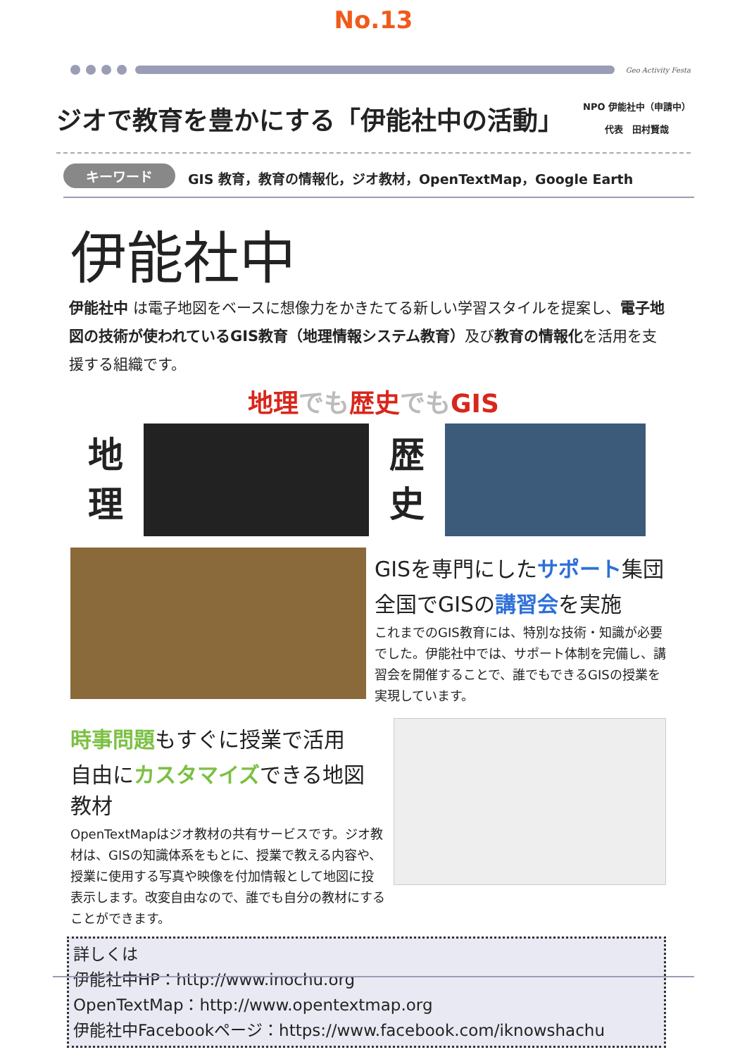No.13
Geo Activity Festa
ジオで教育を豊かにする「伊能社中の活動」
NPO 伊能社中（申請中）
代表　田村賢哉
キーワード GIS 教育，教育の情報化，ジオ教材，OpenTextMap，Google Earth
伊能社中
伊能社中 は電子地図をベースに想像力をかきたてる新しい学習スタイルを提案し、電子地図の技術が使われているGIS教育（地理情報システム教育）及び教育の情報化を活用を支援する組織です。
地理 でも 歴史 でも GIS
地
理
歴
史
GISを専門にしたサポート集団
全国でGISの講習会を実施
これまでのGIS教育には、特別な技術・知識が必要でした。伊能社中では、サポート体制を完備し、講習会を開催することで、誰でもできるGISの授業を実現しています。
時事問題もすぐに授業で活用
自由にカスタマイズできる地図教材
OpenTextMapはジオ教材の共有サービスです。ジオ教材は、GISの知識体系をもとに、授業で教える内容や、授業に使用する写真や映像を付加情報として地図に投表示します。改変自由なので、誰でも自分の教材にすることができます。
詳しくは
伊能社中HP：http://www.inochu.org
OpenTextMap：http://www.opentextmap.org
伊能社中Facebookページ：https://www.facebook.com/iknowshachu